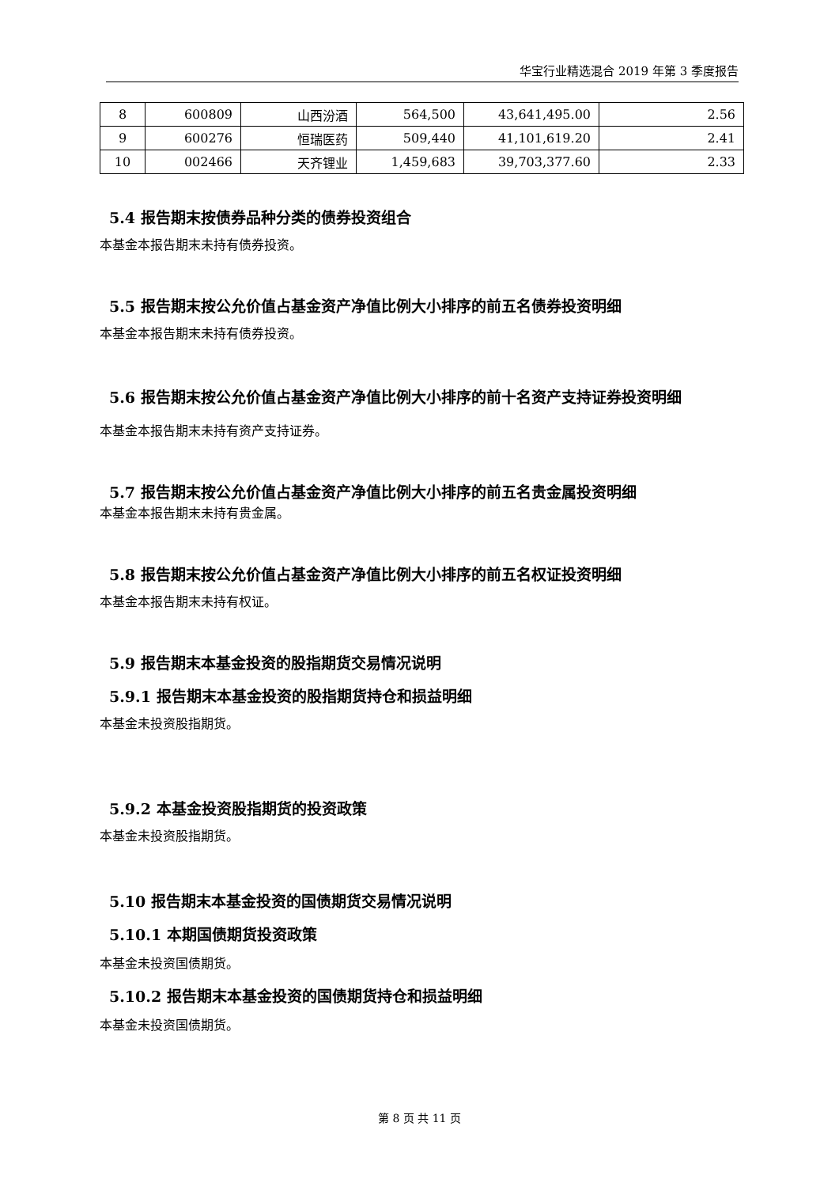华宝行业精选混合 2019 年第 3 季度报告
| 8 | 600809 | 山西汾酒 | 564,500 | 43,641,495.00 | 2.56 |
| 9 | 600276 | 恒瑞医药 | 509,440 | 41,101,619.20 | 2.41 |
| 10 | 002466 | 天齐锂业 | 1,459,683 | 39,703,377.60 | 2.33 |
5.4 报告期末按债券品种分类的债券投资组合
本基金本报告期末未持有债券投资。
5.5 报告期末按公允价值占基金资产净值比例大小排序的前五名债券投资明细
本基金本报告期末未持有债券投资。
5.6 报告期末按公允价值占基金资产净值比例大小排序的前十名资产支持证券投资明细
本基金本报告期末未持有资产支持证券。
5.7 报告期末按公允价值占基金资产净值比例大小排序的前五名贵金属投资明细
本基金本报告期末未持有贵金属。
5.8 报告期末按公允价值占基金资产净值比例大小排序的前五名权证投资明细
本基金本报告期末未持有权证。
5.9 报告期末本基金投资的股指期货交易情况说明
5.9.1 报告期末本基金投资的股指期货持仓和损益明细
本基金未投资股指期货。
5.9.2 本基金投资股指期货的投资政策
本基金未投资股指期货。
5.10 报告期末本基金投资的国债期货交易情况说明
5.10.1 本期国债期货投资政策
本基金未投资国债期货。
5.10.2 报告期末本基金投资的国债期货持仓和损益明细
本基金未投资国债期货。
第 8 页 共 11 页